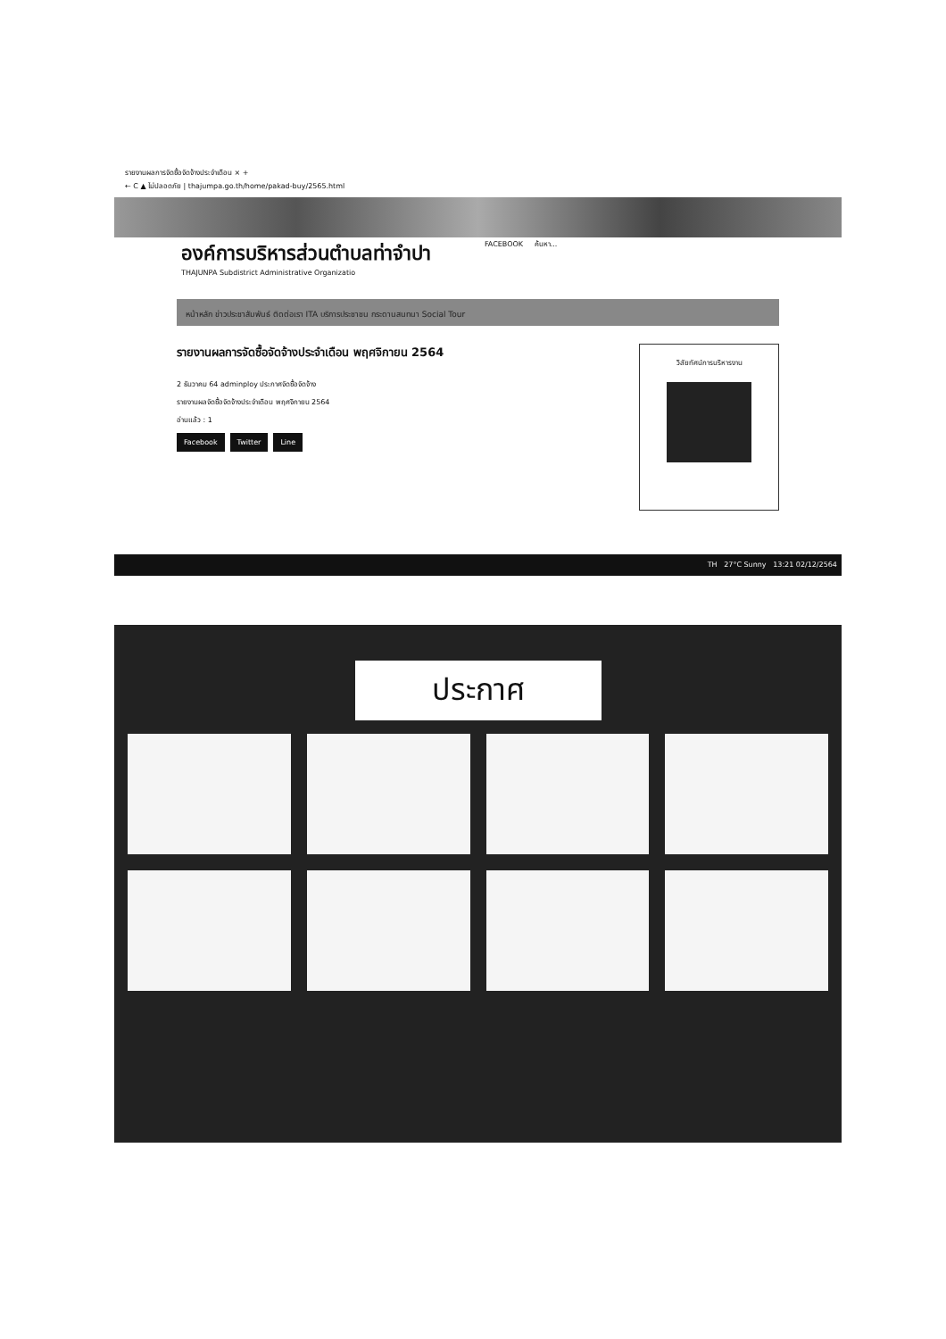รายงานผลการจัดซื้อจัดจ้างประจำเดือน × +
← C ▲ ไม่ปลอดภัย | thajumpa.go.th/home/pakad-buy/2565.html
องค์การบริหารส่วนตำบลท่าจำปา
THAJUNPA Subdistrict Administrative Organizatio
FACEBOOK ค้นหา...
หน้าหลัก ข่าวประชาสัมพันธ์ ติดต่อเรา ITA บริการประชาชน กระดานสนทนา Social Tour
รายงานผลการจัดซื้อจัดจ้างประจำเดือน พฤศจิกายน 2564
2 ธันวาคม 64 adminploy ประกาศจัดซื้อจัดจ้าง
รายงานผลจัดซื้อจัดจ้างประจำเดือน พฤศจิกายน 2564
อ่านแล้ว : 1
Facebook Twitter Line
วิสัยทัศน์การบริหารงาน
TH 27°C Sunny 13:21 02/12/2564
ประกาศ